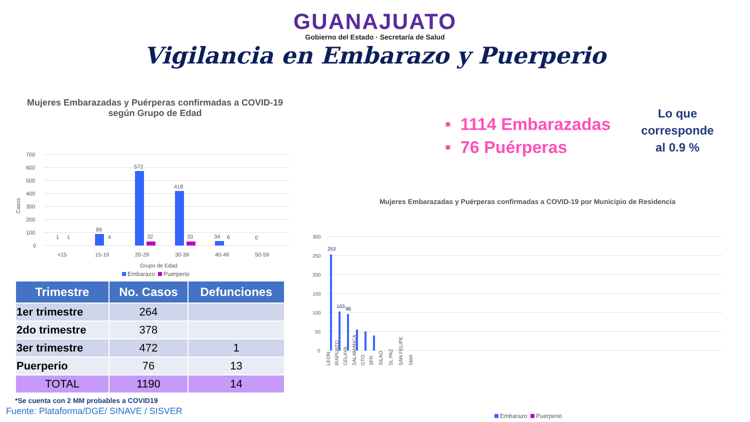GUANAJUATO
Gobierno del Estado · Secretaría de Salud
Vigilancia en Embarazo y Puerperio
Mujeres Embarazadas y Puérperas confirmadas a COVID-19 según Grupo de Edad
Casos
700
600
500
400
300
200
100
0
1
1
89
4
572
32
418
33
34
6
0
<15
15-19
20-29
30-39
40-49
50-59
Grupo de Edad
Embarazo Puerperio
| Trimestre | No. Casos | Defunciones |
| --- | --- | --- |
| 1er trimestre | 264 | |
| 2do trimestre | 378 | |
| 3er trimestre | 472 | 1 |
| Puerperio | 76 | 13 |
| TOTAL | 1190 | 14 |
*Se cuenta con 2 MM probables a COVID19
Fuente: Plataforma/DGE/ SINAVE / SISVER
• 1114 Embarazadas
• 76 Puérperas
Lo que corresponde al 0.9 %
Mujeres Embarazadas y Puérperas confirmadas a COVID-19 por Municipio de Residencia
300
250
200
150
100
50
0
253
103
96
LEON
IRAPUATO
CELAYA
SALAMANCA
GTO
SFR
SILAO
SL PAZ
SAN FELIPE
SMA
Embarazo Puerperio